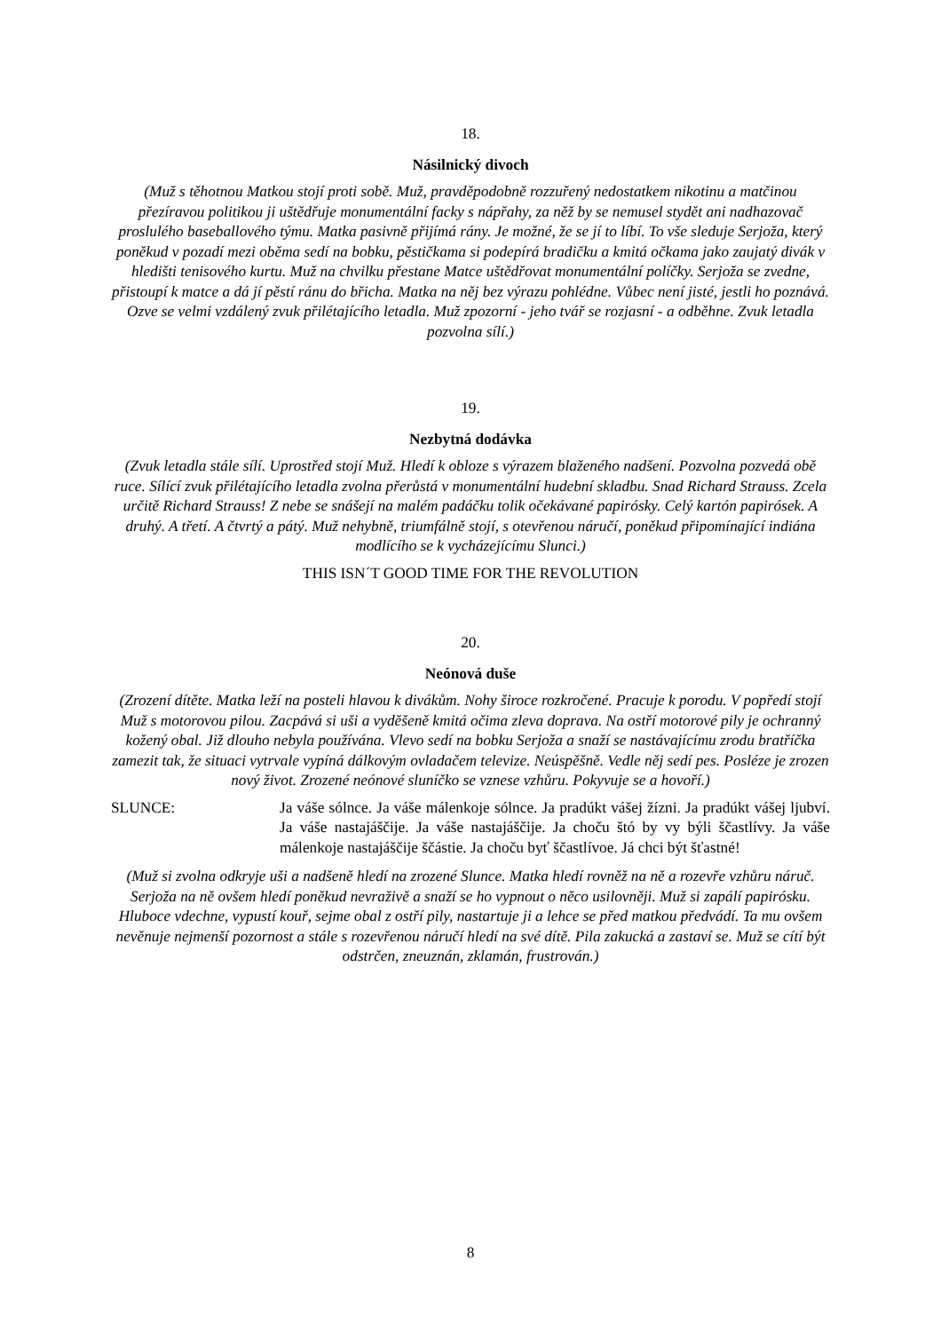18.
Násilnický divoch
(Muž s těhotnou Matkou stojí proti sobě. Muž, pravděpodobně rozzuřený nedostatkem nikotinu a matčinou přezíravou politikou ji uštědřuje monumentální facky s nápřahy, za něž by se nemusel stydět ani nadhazovač proslulého baseballového týmu. Matka pasivně přijímá rány. Je možné, že se jí to líbí. To vše sleduje Serjoža, který poněkud v pozadí mezi oběma sedí na bobku, pěstičkama si podepírá bradičku a kmitá očkama jako zaujatý divák v hledišti tenisového kurtu. Muž na chvilku přestane Matce uštědřovat monumentální políčky. Serjoža se zvedne, přistoupí k matce a dá jí pěstí ránu do břicha. Matka na něj bez výrazu pohlédne. Vůbec není jisté, jestli ho poznává. Ozve se velmi vzdálený zvuk přilétajícího letadla. Muž zpozorní - jeho tvář se rozjasní - a odběhne. Zvuk letadla pozvolna sílí.)
19.
Nezbytná dodávka
(Zvuk letadla stále sílí. Uprostřed stojí Muž. Hledí k obloze s výrazem blaženého nadšení. Pozvolna pozvedá obě ruce. Sílící zvuk přilétajícího letadla zvolna přerůstá v monumentální hudební skladbu. Snad Richard Strauss. Zcela určitě Richard Strauss! Z nebe se snášejí na malém padáčku tolik očekávané papirósky. Celý kartón papirósek. A druhý. A třetí. A čtvrtý a pátý. Muž nehybně, triumfálně stojí, s otevřenou náručí, poněkud připomínající indiána modlícího se k vycházejícímu Slunci.)
THIS ISN´T GOOD TIME FOR THE REVOLUTION
20.
Neónová duše
(Zrození dítěte. Matka leží na posteli hlavou k divákům. Nohy široce rozkročené. Pracuje k porodu. V popředí stojí Muž s motorovou pilou. Zacpává si uši a vyděšeně kmitá očima zleva doprava. Na ostří motorové pily je ochranný kožený obal. Již dlouho nebyla používána. Vlevo sedí na bobku Serjoža a snaží se nastávajícímu zrodu bratříčka zamezit tak, že situaci vytrvale vypíná dálkovým ovladačem televize. Neúspěšně. Vedle něj sedí pes. Posléze je zrozen nový život. Zrozené neónové sluníčko se vznese vzhůru. Pokyvuje se a hovoří.)
SLUNCE: Ja váše sólnce. Ja váše málenkoje sólnce. Ja pradúkt vášej žízni. Ja pradúkt vášej ljubví. Ja váše nastajáščije. Ja váše nastajáščije. Ja choču štó by vy býli ščastlívy. Ja váše málenkoje nastajáščije ščástie. Ja choču byť ščastlívoe. Já chci být šťastné!
(Muž si zvolna odkryje uši a nadšeně hledí na zrozené Slunce. Matka hledí rovněž na ně a rozevře vzhůru náruč. Serjoža na ně ovšem hledí poněkud nevraživě a snaží se ho vypnout o něco usilovněji. Muž si zapálí papirósku. Hluboce vdechne, vypustí kouř, sejme obal z ostří pily, nastartuje ji a lehce se před matkou předvádí. Ta mu ovšem nevěnuje nejmenší pozornost a stále s rozevřenou náručí hledí na své dítě. Pila zakucká a zastaví se. Muž se cítí být odstrčen, zneuznán, zklamán, frustrován.)
8